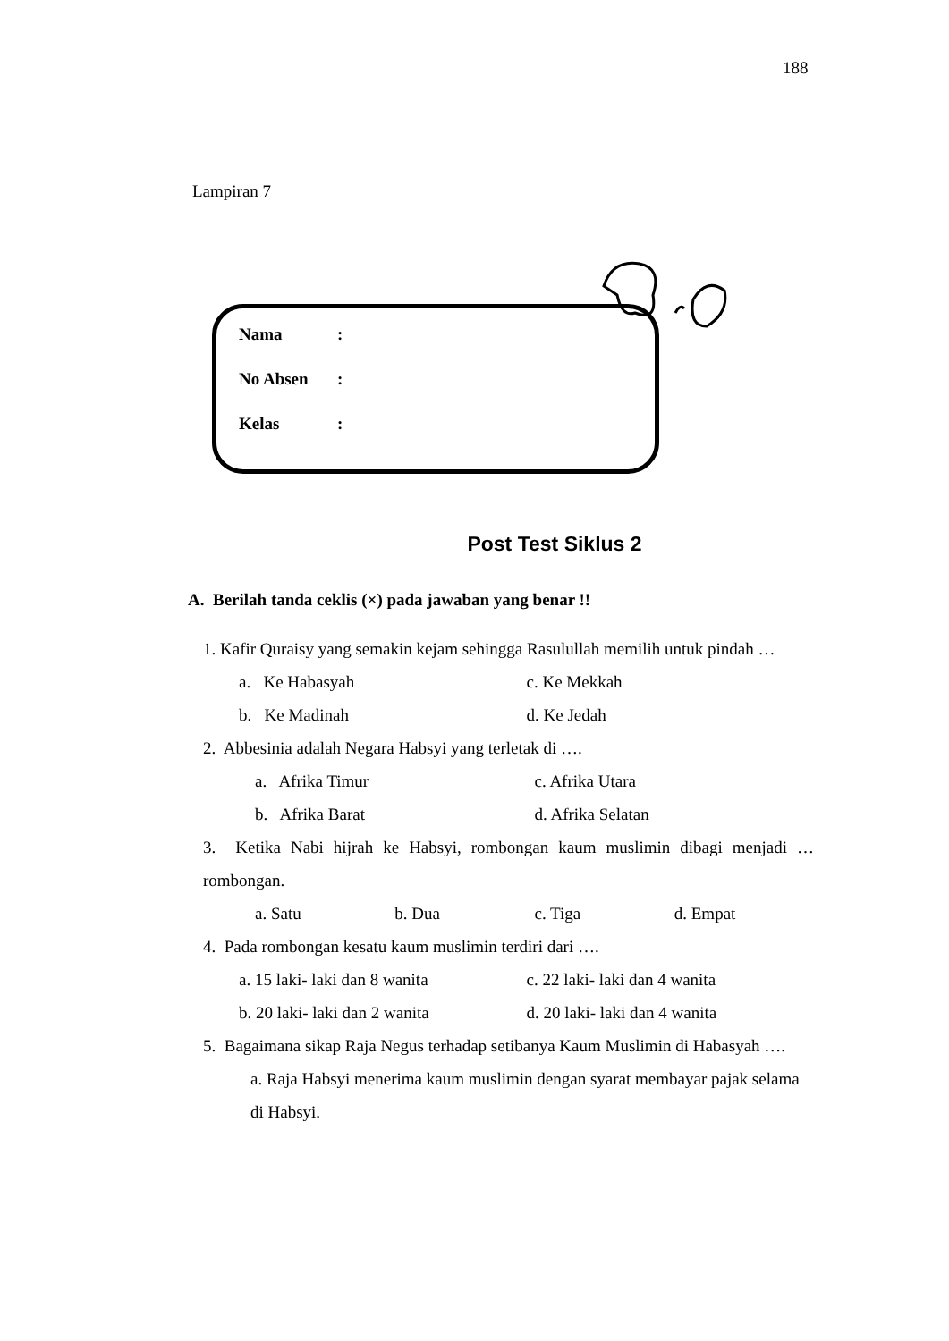188
Lampiran 7
Nama:
No Absen:
Kelas:
Post Test Siklus 2
A. Berilah tanda ceklis (×) pada jawaban yang benar !!
1. Kafir Quraisy yang semakin kejam sehingga Rasulullah memilih untuk pindah …
a. Ke Habasyah c. Ke Mekkah
b. Ke Madinah d. Ke Jedah
2. Abbesinia adalah Negara Habsyi yang terletak di ….
a. Afrika Timur c. Afrika Utara
b. Afrika Barat d. Afrika Selatan
3. Ketika Nabi hijrah ke Habsyi, rombongan kaum muslimin dibagi menjadi … rombongan.
a. Satu b. Dua c. Tiga d. Empat
4. Pada rombongan kesatu kaum muslimin terdiri dari ….
a. 15 laki- laki dan 8 wanita c. 22 laki- laki dan 4 wanita
b. 20 laki- laki dan 2 wanita d. 20 laki- laki dan 4 wanita
5. Bagaimana sikap Raja Negus terhadap setibanya Kaum Muslimin di Habasyah ….
a. Raja Habsyi menerima kaum muslimin dengan syarat membayar pajak selama di Habsyi.